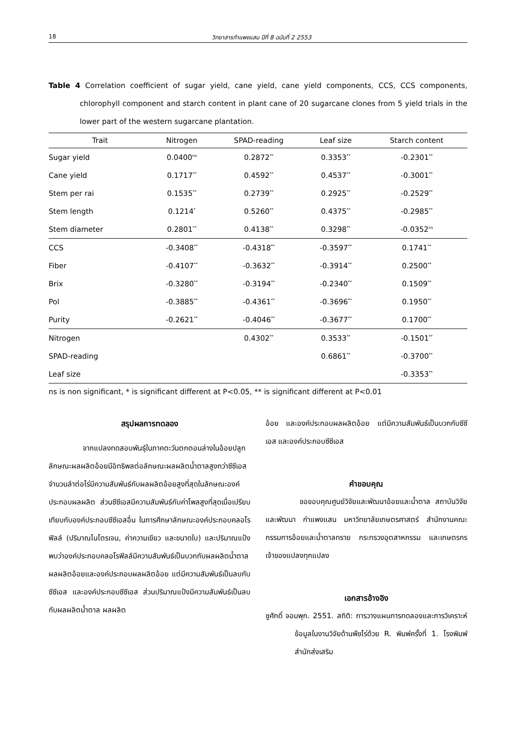18 วิทยาสารกำแพงแสน ปีที่ 8 ฉบับที่ 2 2553
Table 4 Correlation coefficient of sugar yield, cane yield, cane yield components, CCS, CCS components, chlorophyll component and starch content in plant cane of 20 sugarcane clones from 5 yield trials in the lower part of the western sugarcane plantation.
| Trait | Nitrogen | SPAD-reading | Leaf size | Starch content |
| --- | --- | --- | --- | --- |
| Sugar yield | 0.0400<sup>ns</sup> | 0.2872<sup>**</sup> | 0.3353<sup>**</sup> | -0.2301<sup>**</sup> |
| Cane yield | 0.1717<sup>**</sup> | 0.4592<sup>**</sup> | 0.4537<sup>**</sup> | -0.3001<sup>**</sup> |
| Stem per rai | 0.1535<sup>**</sup> | 0.2739<sup>**</sup> | 0.2925<sup>**</sup> | -0.2529<sup>**</sup> |
| Stem length | 0.1214<sup>*</sup> | 0.5260<sup>**</sup> | 0.4375<sup>**</sup> | -0.2985<sup>**</sup> |
| Stem diameter | 0.2801<sup>**</sup> | 0.4138<sup>**</sup> | 0.3298<sup>**</sup> | -0.0352<sup>ns</sup> |
| CCS | -0.3408<sup>**</sup> | -0.4318<sup>**</sup> | -0.3597<sup>**</sup> | 0.1741<sup>**</sup> |
| Fiber | -0.4107<sup>**</sup> | -0.3632<sup>**</sup> | -0.3914<sup>**</sup> | 0.2500<sup>**</sup> |
| Brix | -0.3280<sup>**</sup> | -0.3194<sup>**</sup> | -0.2340<sup>**</sup> | 0.1509<sup>**</sup> |
| Pol | -0.3885<sup>**</sup> | -0.4361<sup>**</sup> | -0.3696<sup>**</sup> | 0.1950<sup>**</sup> |
| Purity | -0.2621<sup>**</sup> | -0.4046<sup>**</sup> | -0.3677<sup>**</sup> | 0.1700<sup>**</sup> |
| Nitrogen | | 0.4302<sup>**</sup> | 0.3533<sup>**</sup> | -0.1501<sup>**</sup> |
| SPAD-reading | | | 0.6861<sup>**</sup> | -0.3700<sup>**</sup> |
| Leaf size | | | | -0.3353<sup>**</sup> |
ns is non significant, * is significant different at P<0.05, ** is significant different at P<0.01
สรุปผลการทดลอง
จากแปลงทดสอบพันธุ์ในภาคตะวันตกตอนล่างในอ้อยปลูก ลักษณะผลผลิตอ้อยมีอิทธิพลต่อลักษณะผลผลิตน้ำตาลสูงกว่าซีซีเอส จำนวนลำต่อไร่มีความสัมพันธ์กับผลผลิตอ้อยสูงที่สุดในลักษณะองค์ประกอบผลผลิต ส่วนซีซีเอสมีความสัมพันธ์กับค่าโพลสูงที่สุดเมื่อเปรียบเทียบกับองค์ประกอบซีซีเอสอื่น ในการศึกษาลักษณะองค์ประกอบคลอโรฟิลล์ (ปริมาณไนโตรเจน, ค่าความเขียว และขนาดใบ) และปริมาณแป้ง พบว่าองค์ประกอบคลอโรฟิลล์มีความสัมพันธ์เป็นบวกกับผลผลิตน้ำตาล ผลผลิตอ้อยและองค์ประกอบผลผลิตอ้อย แต่มีความสัมพันธ์เป็นลบกับซีซีเอส และองค์ประกอบซีซีเอส ส่วนปริมาณแป้งมีความสัมพันธ์เป็นลบกับผลผลิตน้ำตาล ผลผลิต
อ้อย และองค์ประกอบผลผลิตอ้อย แต่มีความสัมพันธ์เป็นบวกกับซีซีเอส และองค์ประกอบซีซีเอส
คำขอบคุณ
ขอขอบคุณศูนย์วิจัยและพัฒนาอ้อยและน้ำตาล สถาบันวิจัยและพัฒนา กำแพงแสน มหาวิทยาลัยเกษตรศาสตร์ สำนักงานคณะกรรมการอ้อยและน้ำตาลทราย กระทรวงอุตสาหกรรม และเกษตรกรเจ้าของแปลงทุกแปลง
เอกสารอ้างอิง
ชูศักดิ์ จอมพุก. 2551. สถิติ: การวางแผนการทดลองและการวิเคราะห์ข้อมูลในงานวิจัยด้านพืชไร่ด้วย R. พิมพ์ครั้งที่ 1. โรงพิมพ์สำนักส่งเสริม